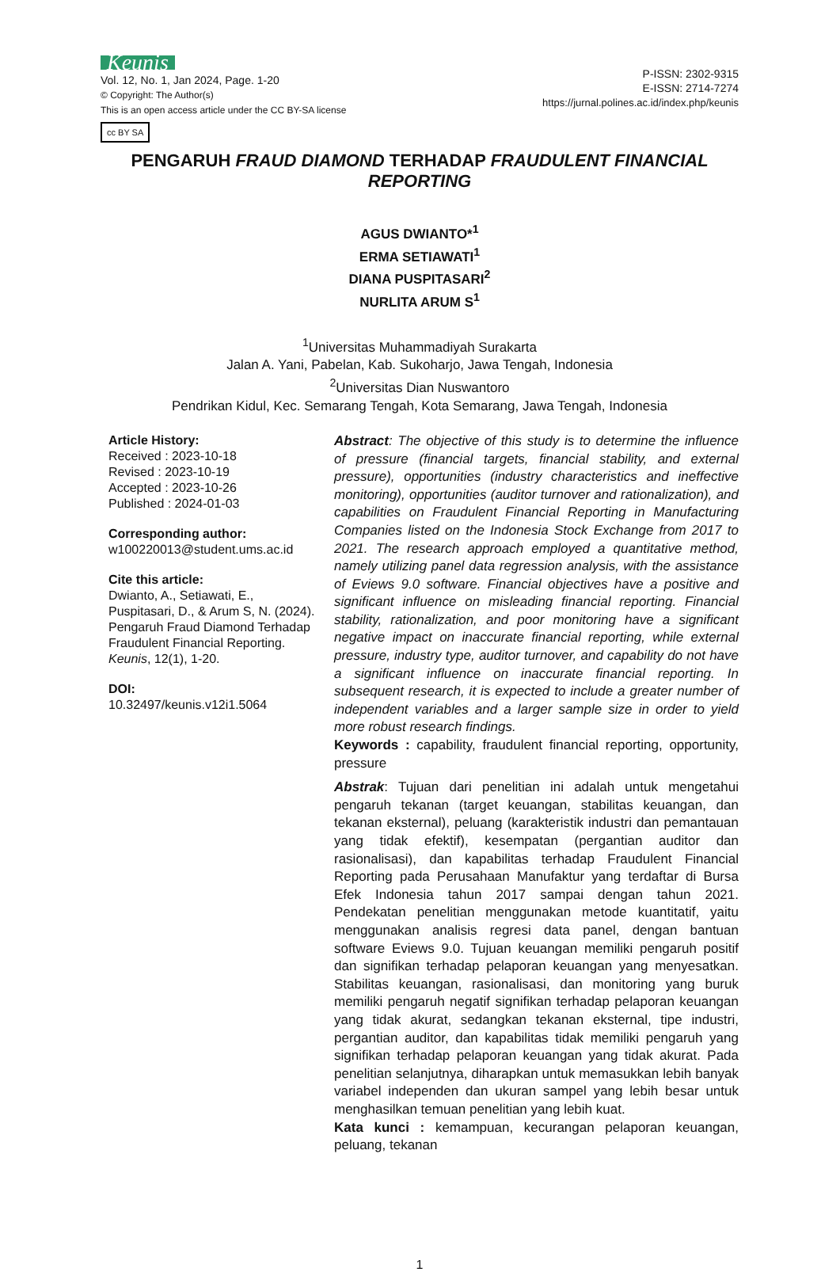Keunis
Vol. 12, No. 1, Jan 2024, Page. 1-20
© Copyright: The Author(s)
This is an open access article under the CC BY-SA license
cc BY SA
P-ISSN: 2302-9315
E-ISSN: 2714-7274
https://jurnal.polines.ac.id/index.php/keunis
PENGARUH FRAUD DIAMOND TERHADAP FRAUDULENT FINANCIAL REPORTING
AGUS DWIANTO*<sup>1</sup>
ERMA SETIAWATI<sup>1</sup>
DIANA PUSPITASARI<sup>2</sup>
NURLITA ARUM S<sup>1</sup>
<sup>1</sup> Universitas Muhammadiyah Surakarta
Jalan A. Yani, Pabelan, Kab. Sukoharjo, Jawa Tengah, Indonesia
<sup>2</sup> Universitas Dian Nuswantoro
Pendrikan Kidul, Kec. Semarang Tengah, Kota Semarang, Jawa Tengah, Indonesia
Article History:
Received : 2023-10-18
Revised : 2023-10-19
Accepted : 2023-10-26
Published : 2024-01-03
Corresponding author:
w100220013@student.ums.ac.id
Cite this article:
Dwianto, A., Setiawati, E., Puspitasari, D., & Arum S, N. (2024). Pengaruh Fraud Diamond Terhadap Fraudulent Financial Reporting. Keunis, 12(1), 1-20.
DOI:
10.32497/keunis.v12i1.5064
Abstract: The objective of this study is to determine the influence of pressure (financial targets, financial stability, and external pressure), opportunities (industry characteristics and ineffective monitoring), opportunities (auditor turnover and rationalization), and capabilities on Fraudulent Financial Reporting in Manufacturing Companies listed on the Indonesia Stock Exchange from 2017 to 2021. The research approach employed a quantitative method, namely utilizing panel data regression analysis, with the assistance of Eviews 9.0 software. Financial objectives have a positive and significant influence on misleading financial reporting. Financial stability, rationalization, and poor monitoring have a significant negative impact on inaccurate financial reporting, while external pressure, industry type, auditor turnover, and capability do not have a significant influence on inaccurate financial reporting. In subsequent research, it is expected to include a greater number of independent variables and a larger sample size in order to yield more robust research findings.
Keywords : capability, fraudulent financial reporting, opportunity, pressure
Abstrak: Tujuan dari penelitian ini adalah untuk mengetahui pengaruh tekanan (target keuangan, stabilitas keuangan, dan tekanan eksternal), peluang (karakteristik industri dan pemantauan yang tidak efektif), kesempatan (pergantian auditor dan rasionalisasi), dan kapabilitas terhadap Fraudulent Financial Reporting pada Perusahaan Manufaktur yang terdaftar di Bursa Efek Indonesia tahun 2017 sampai dengan tahun 2021. Pendekatan penelitian menggunakan metode kuantitatif, yaitu menggunakan analisis regresi data panel, dengan bantuan software Eviews 9.0. Tujuan keuangan memiliki pengaruh positif dan signifikan terhadap pelaporan keuangan yang menyesatkan. Stabilitas keuangan, rasionalisasi, dan monitoring yang buruk memiliki pengaruh negatif signifikan terhadap pelaporan keuangan yang tidak akurat, sedangkan tekanan eksternal, tipe industri, pergantian auditor, dan kapabilitas tidak memiliki pengaruh yang signifikan terhadap pelaporan keuangan yang tidak akurat. Pada penelitian selanjutnya, diharapkan untuk memasukkan lebih banyak variabel independen dan ukuran sampel yang lebih besar untuk menghasilkan temuan penelitian yang lebih kuat.
Kata kunci : kemampuan, kecurangan pelaporan keuangan, peluang, tekanan
1